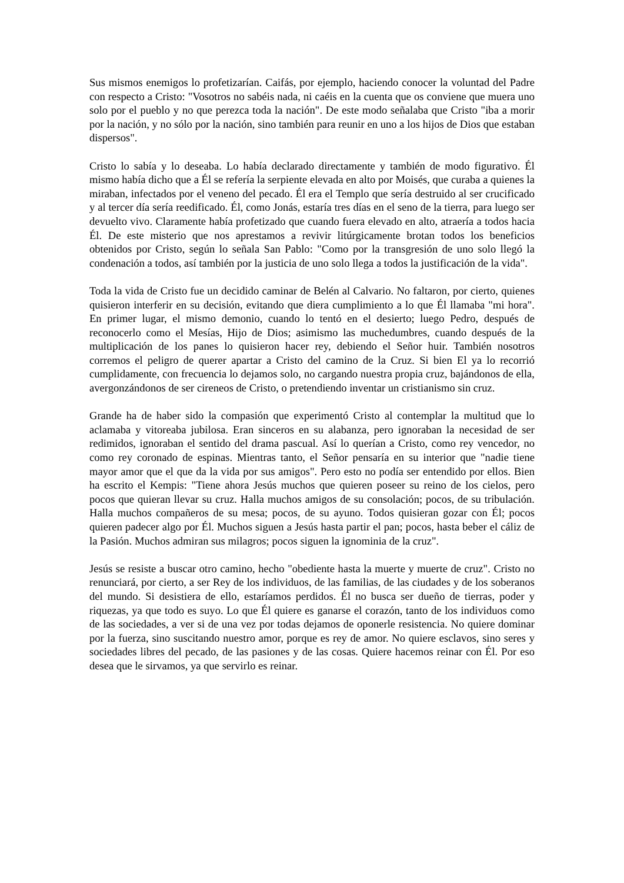Sus mismos enemigos lo profetizarían. Caifás, por ejemplo, haciendo conocer la voluntad del Padre con respecto a Cristo: "Vosotros no sabéis nada, ni caéis en la cuenta que os conviene que muera uno solo por el pueblo y no que perezca toda la nación". De este modo señalaba que Cristo "iba a morir por la nación, y no sólo por la nación, sino también para reunir en uno a los hijos de Dios que estaban dispersos".
Cristo lo sabía y lo deseaba. Lo había declarado directamente y también de modo figurativo. Él mismo había dicho que a Él se refería la serpiente elevada en alto por Moisés, que curaba a quienes la miraban, infectados por el veneno del pecado. Él era el Templo que sería destruido al ser crucificado y al tercer día sería reedificado. Él, como Jonás, estaría tres días en el seno de la tierra, para luego ser devuelto vivo. Claramente había profetizado que cuando fuera elevado en alto, atraería a todos hacia Él. De este misterio que nos aprestamos a revivir litúrgicamente brotan todos los beneficios obtenidos por Cristo, según lo señala San Pablo: "Como por la transgresión de uno solo llegó la condenación a todos, así también por la justicia de uno solo llega a todos la justificación de la vida".
Toda la vida de Cristo fue un decidido caminar de Belén al Calvario. No faltaron, por cierto, quienes quisieron interferir en su decisión, evitando que diera cumplimiento a lo que Él llamaba "mi hora". En primer lugar, el mismo demonio, cuando lo tentó en el desierto; luego Pedro, después de reconocerlo como el Mesías, Hijo de Dios; asimismo las muchedumbres, cuando después de la multiplicación de los panes lo quisieron hacer rey, debiendo el Señor huir. También nosotros corremos el peligro de querer apartar a Cristo del camino de la Cruz. Si bien El ya lo recorrió cumplidamente, con frecuencia lo dejamos solo, no cargando nuestra propia cruz, bajándonos de ella, avergonzándonos de ser cireneos de Cristo, o pretendiendo inventar un cristianismo sin cruz.
Grande ha de haber sido la compasión que experimentó Cristo al contemplar la multitud que lo aclamaba y vitoreaba jubilosa. Eran sinceros en su alabanza, pero ignoraban la necesidad de ser redimidos, ignoraban el sentido del drama pascual. Así lo querían a Cristo, como rey vencedor, no como rey coronado de espinas. Mientras tanto, el Señor pensaría en su interior que "nadie tiene mayor amor que el que da la vida por sus amigos". Pero esto no podía ser entendido por ellos. Bien ha escrito el Kempis: "Tiene ahora Jesús muchos que quieren poseer su reino de los cielos, pero pocos que quieran llevar su cruz. Halla muchos amigos de su consolación; pocos, de su tribulación. Halla muchos compañeros de su mesa; pocos, de su ayuno. Todos quisieran gozar con Él; pocos quieren padecer algo por Él. Muchos siguen a Jesús hasta partir el pan; pocos, hasta beber el cáliz de la Pasión. Muchos admiran sus milagros; pocos siguen la ignominia de la cruz".
Jesús se resiste a buscar otro camino, hecho "obediente hasta la muerte y muerte de cruz". Cristo no renunciará, por cierto, a ser Rey de los individuos, de las familias, de las ciudades y de los soberanos del mundo. Si desistiera de ello, estaríamos perdidos. Él no busca ser dueño de tierras, poder y riquezas, ya que todo es suyo. Lo que Él quiere es ganarse el corazón, tanto de los individuos como de las sociedades, a ver si de una vez por todas dejamos de oponerle resistencia. No quiere dominar por la fuerza, sino suscitando nuestro amor, porque es rey de amor. No quiere esclavos, sino seres y sociedades libres del pecado, de las pasiones y de las cosas. Quiere hacemos reinar con Él. Por eso desea que le sirvamos, ya que servirlo es reinar.